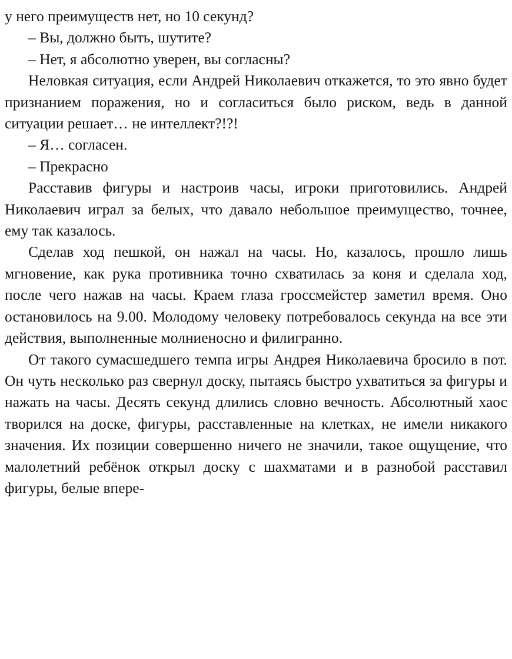у него преимуществ нет, но 10 секунд?
– Вы, должно быть, шутите?
– Нет, я абсолютно уверен, вы согласны?
Неловкая ситуация, если Андрей Николаевич откажется, то это явно будет признанием поражения, но и согласиться было риском, ведь в данной ситуации решает… не интеллект?!?!
– Я… согласен.
– Прекрасно
Расставив фигуры и настроив часы, игроки приготовились. Андрей Николаевич играл за белых, что давало небольшое преимущество, точнее, ему так казалось.
Сделав ход пешкой, он нажал на часы. Но, казалось, прошло лишь мгновение, как рука противника точно схватилась за коня и сделала ход, после чего нажав на часы. Краем глаза гроссмейстер заметил время. Оно остановилось на 9.00. Молодому человеку потребовалось секунда на все эти действия, выполненные молниеносно и филигранно.
От такого сумасшедшего темпа игры Андрея Николаевича бросило в пот. Он чуть несколько раз свернул доску, пытаясь быстро ухватиться за фигуры и нажать на часы. Десять секунд длились словно вечность. Абсолютный хаос творился на доске, фигуры, расставленные на клетках, не имели никакого значения. Их позиции совершенно ничего не значили, такое ощущение, что малолетний ребёнок открыл доску с шахматами и в разнобой расставил фигуры, белые впере-